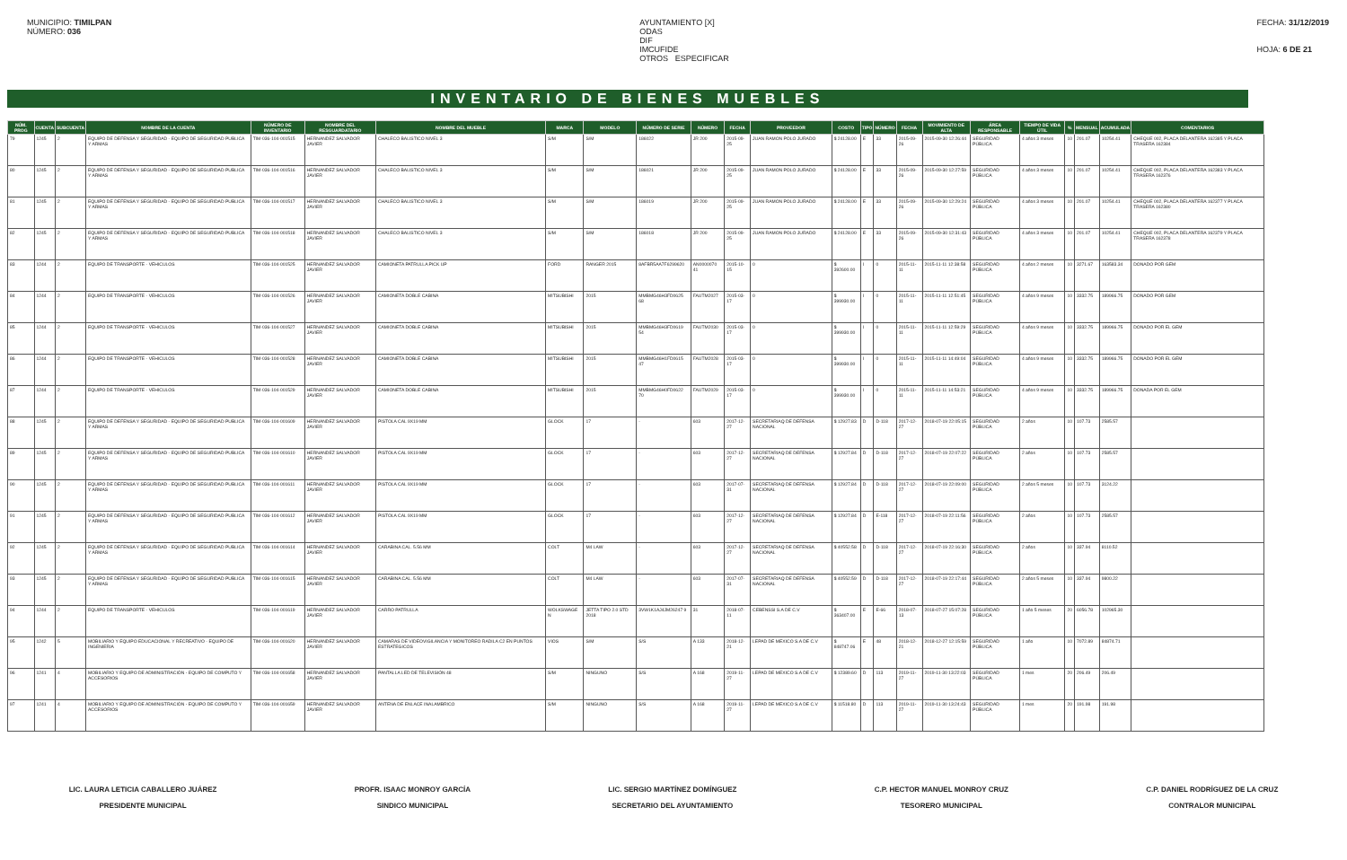MUNICIPIO: TIMILPAN
NÚMERO: 036
AYUNTAMIENTO [X]
ODAS
DIF
IMCUFIDE
OTROS ESPECIFICAR
FECHA: 31/12/2019
HOJA: 6 DE 21
INVENTARIO DE BIENES MUEBLES
| NÚM. PROG | CUENTA | SUBCUENTA | NOMBRE DE LA CUENTA | NÚMERO DE INVENTARIO | NOMBRE DEL RESGUARDATARIO | NOMBRE DEL MUEBLE | MARCA | MODELO | NÚMERO DE SERIE | NÚMERO | FECHA | PROVEEDOR | COSTO | TIPO | NÚMERO | FECHA | MOVIMIENTO DE ALTA | ÁREA RESPONSABLE | TIEMPO DE VIDA ÚTIL | % | MENSUAL | ACUMULADA | COMENTARIOS |
| --- | --- | --- | --- | --- | --- | --- | --- | --- | --- | --- | --- | --- | --- | --- | --- | --- | --- | --- | --- | --- | --- | --- | --- |
| 79 | 1245 | 2 | EQUIPO DE DEFENSA Y SEGURIDAD - EQUIPO DE SEGURIDAD PUBLICA Y ARMAS | TIM-036-104-001515 | HERNANDEZ SALVADOR JAVIER | CHALECO BALISTICO NIVEL 3 | S/M | S/M | 186022 | JR 200 | 2015-09-25 | JUAN RAMON POLO JURADO | $ 24128.00 | E | 33 | 2015-09-26 | 2015-09-30 12:26:44 | SEGURIDAD PÚBLICA | 4 años 3 meses | 10 | 201.07 | 10254.41 | CHEQUE 002, PLACA DELANTERA 162385 Y PLACA TRASERA 162384 |
| 80 | 1245 | 2 | EQUIPO DE DEFENSA Y SEGURIDAD - EQUIPO DE SEGURIDAD PUBLICA Y ARMAS | TIM-036-104-001516 | HERNANDEZ SALVADOR JAVIER | CHALECO BALISTICO NIVEL 3 | S/M | S/M | 186021 | JR 200 | 2015-09-25 | JUAN RAMON POLO JURADO | $ 24128.00 | E | 33 | 2015-09-26 | 2015-09-30 12:27:59 | SEGURIDAD PÚBLICA | 4 años 3 meses | 10 | 201.07 | 10254.41 | CHEQUE 002, PLACA DELANTERA 162383 Y PLACA TRASERA 162376 |
| 81 | 1245 | 2 | EQUIPO DE DEFENSA Y SEGURIDAD - EQUIPO DE SEGURIDAD PUBLICA Y ARMAS | TIM-036-104-001517 | HERNANDEZ SALVADOR JAVIER | CHALECO BALISTICO NIVEL 3 | S/M | S/M | 186019 | JR 200 | 2015-09-25 | JUAN RAMON POLO JURADO | $ 24128.00 | E | 33 | 2015-09-26 | 2015-09-30 12:29:24 | SEGURIDAD PÚBLICA | 4 años 3 meses | 10 | 201.07 | 10254.41 | CHEQUE 002, PLACA DELANTERA 162377 Y PLACA TRASERA 162380 |
| 82 | 1245 | 2 | EQUIPO DE DEFENSA Y SEGURIDAD - EQUIPO DE SEGURIDAD PUBLICA Y ARMAS | TIM-036-104-001518 | HERNANDEZ SALVADOR JAVIER | CHALECO BALISTICO NIVEL 3 | S/M | S/M | 186018 | JR 200 | 2015-09-25 | JUAN RAMON POLO JURADO | $ 24128.00 | E | 33 | 2015-09-26 | 2015-09-30 12:31:43 | SEGURIDAD PÚBLICA | 4 años 3 meses | 10 | 201.07 | 10254.41 | CHEQUE 002, PLACA DELANTERA 162379 Y PLACA TRASERA 162378 |
| 83 | 1244 | 2 | EQUIPO DE TRANSPORTE - VEHICULOS | TIM-036-104-001525 | HERNANDEZ SALVADOR JAVIER | CAMIONETA PATRULLA PICK UP | FORD | RANGER 2015 | 8AFBR5AA7F6299620 | AN0000070 41 | 2015-10-15 | 0 | $ 392600.00 | I | 0 | 2015-11-11 | 2015-11-11 12:38:58 | SEGURIDAD PÚBLICA | 4 años 2 meses | 10 | 3271.67 | 163583.34 | DONADO POR GEM |
| 84 | 1244 | 2 | EQUIPO DE TRANSPORTE - VEHICULOS | TIM-036-104-001526 | HERNANDEZ SALVADOR JAVIER | CAMIONETA DOBLE CABINA | MITSUBISHI | 2015 | MMBMG46H3FD0625 68 | FAUTM2027 | 2015-03-17 | 0 | $ 399930.00 | I | 0 | 2015-11-11 | 2015-11-11 12:51:45 | SEGURIDAD PÚBLICA | 4 años 9 meses | 10 | 3332.75 | 189966.75 | DONADO POR GEM |
| 85 | 1244 | 2 | EQUIPO DE TRANSPORTE - VEHICULOS | TIM-036-104-001527 | HERNANDEZ SALVADOR JAVIER | CAMIONETA DOBLE CABINA | MITSUBISHI | 2015 | MMBMG46H3FD0619 54 | FAUTM2030 | 2015-03-17 | 0 | $ 399930.00 | I | 0 | 2015-11-11 | 2015-11-11 12:59:29 | SEGURIDAD PÚBLICA | 4 años 9 meses | 10 | 3332.75 | 189966.75 | DONADO POR EL GEM |
| 86 | 1244 | 2 | EQUIPO DE TRANSPORTE - VEHICULOS | TIM-036-104-001528 | HERNANDEZ SALVADOR JAVIER | CAMIONETA DOBLE CABINA | MITSUBISHI | 2015 | MMBMG46H1FD0615 47 | FAUTM2028 | 2015-03-17 | 0 | $ 399930.00 | I | 0 | 2015-11-11 | 2015-11-11 14:49:04 | SEGURIDAD PÚBLICA | 4 años 9 meses | 10 | 3332.75 | 189966.75 | DONADO POR EL GEM |
| 87 | 1244 | 2 | EQUIPO DE TRANSPORTE - VEHICULOS | TIM-036-104-001529 | HERNANDEZ SALVADOR JAVIER | CAMIONETA DOBLE CABINA | MITSUBISHI | 2015 | MMBMG46H0FD0622 70 | FAUTM2029 | 2015-03-17 | 0 | $ 399930.00 | I | 0 | 2015-11-11 | 2015-11-11 14:53:21 | SEGURIDAD PÚBLICA | 4 años 9 meses | 10 | 3332.75 | 189966.75 | DONADA POR EL GEM |
| 88 | 1245 | 2 | EQUIPO DE DEFENSA Y SEGURIDAD - EQUIPO DE SEGURIDAD PUBLICA Y ARMAS | TIM-036-104-001609 | HERNANDEZ SALVADOR JAVIER | PISTOLA CAL 9X19 MM | GLOCK | 17 | - | 603 | 2017-12-27 | SECRETARIAQ DE DEFENSA NACIONAL | $ 12927.83 | D | D-118 | 2017-12-27 | 2018-07-19 22:05:15 | SEGURIDAD PÚBLICA | 2 años | 10 | 107.73 | 2585.57 | |
| 89 | 1245 | 2 | EQUIPO DE DEFENSA Y SEGURIDAD - EQUIPO DE SEGURIDAD PUBLICA Y ARMAS | TIM-036-104-001610 | HERNANDEZ SALVADOR JAVIER | PISTOLA CAL 9X19 MM | GLOCK | 17 | - | 603 | 2017-12-27 | SECRETARIAQ DE DEFENSA NACIONAL | $ 12927.84 | D | D-118 | 2017-12-27 | 2018-07-19 22:07:22 | SEGURIDAD PÚBLICA | 2 años | 10 | 107.73 | 2585.57 | |
| 90 | 1245 | 2 | EQUIPO DE DEFENSA Y SEGURIDAD - EQUIPO DE SEGURIDAD PUBLICA Y ARMAS | TIM-036-104-001611 | HERNANDEZ SALVADOR JAVIER | PISTOLA CAL 9X19 MM | GLOCK | 17 | - | 603 | 2017-07-31 | SECRETARIAQ DE DEFENSA NACIONAL | $ 12927.84 | D | D-118 | 2017-12-27 | 2018-07-19 22:09:00 | SEGURIDAD PÚBLICA | 2 años 5 meses | 10 | 107.73 | 3124.22 | |
| 91 | 1245 | 2 | EQUIPO DE DEFENSA Y SEGURIDAD - EQUIPO DE SEGURIDAD PUBLICA Y ARMAS | TIM-036-104-001612 | HERNANDEZ SALVADOR JAVIER | PISTOLA CAL 9X19 MM | GLOCK | 17 | - | 603 | 2017-12-27 | SECRETARIAQ DE DEFENSA NACIONAL | $ 12927.84 | D | E-118 | 2017-12-27 | 2018-07-19 22:11:56 | SEGURIDAD PÚBLICA | 2 años | 10 | 107.73 | 2585.57 | |
| 92 | 1245 | 2 | EQUIPO DE DEFENSA Y SEGURIDAD - EQUIPO DE SEGURIDAD PUBLICA Y ARMAS | TIM-036-104-001614 | HERNANDEZ SALVADOR JAVIER | CARABINA CAL. 5.56 MM | COLT | M4 LAW | - | 603 | 2017-12-27 | SECRETARIAQ DE DEFENSA NACIONAL | $ 40552.58 | D | D-118 | 2017-12-27 | 2018-07-19 22:16:30 | SEGURIDAD PÚBLICA | 2 años | 10 | 337.94 | 8110.52 | |
| 93 | 1245 | 2 | EQUIPO DE DEFENSA Y SEGURIDAD - EQUIPO DE SEGURIDAD PUBLICA Y ARMAS | TIM-036-104-001615 | HERNANDEZ SALVADOR JAVIER | CARABINA CAL. 5.56 MM | COLT | M4 LAW | - | 603 | 2017-07-31 | SECRETARIAQ DE DEFENSA NACIONAL | $ 40552.59 | D | D-118 | 2017-12-27 | 2018-07-19 22:17:44 | SEGURIDAD PÚBLICA | 2 años 5 meses | 10 | 337.94 | 9800.22 | |
| 94 | 1244 | 2 | EQUIPO DE TRANSPORTE - VEHICULOS | TIM-036-104-001619 | HERNANDEZ SALVADOR JAVIER | CARRO PATRULLA | WOLKSWAGE N | JETTA TIPO 2.0 STD 2018 | 3VW1K1AJ4JM26247 9 | 31 | 2018-07-11 | CEBENSSI S.A DE C.V | $ 363407.00 | E | E-66 | 2018-07-13 | 2018-07-27 15:07:28 | SEGURIDAD PÚBLICA | 1 año 5 meses | 20 | 6056.78 | 102965.30 | |
| 95 | 1242 | 5 | MOBILIARIO Y EQUIPO EDUCACIONAL Y RECREATIVO - EQUIPO DE INGENIERIA | TIM-036-104-001620 | HERNANDEZ SALVADOR JAVIER | CAMARAS DE VIDEOVIGILANCIA Y MONITOREO RADILA C2 EN PUNTOS ESTRATEGICOS | VIOS | S/M | S/S | A 133 | 2018-12-21 | LEPAD DE MEXICO S.A DE C.V | $ 848747.06 | E | 48 | 2018-12-21 | 2018-12-27 12:15:59 | SEGURIDAD PÚBLICA | 1 año | 10 | 7072.89 | 84874.71 | |
| 96 | 1241 | 4 | MOBILIARIO Y EQUIPO DE ADMINISTRACIÓN - EQUIPO DE COMPUTO Y ACCESORIOS | TIM-036-104-001658 | HERNANDEZ SALVADOR JAVIER | PANTALLA LED DE TELEVISIÓN 48 | S/M | NINGUNO | S/S | A 168 | 2019-11-27 | LEPAD DE MEXICO S.A DE C.V | $ 12389.60 | D | 113 | 2019-11-27 | 2019-11-30 13:22:03 | SEGURIDAD PÚBLICA | 1 mes | 20 | 206.49 | 206.49 | |
| 97 | 1241 | 4 | MOBILIARIO Y EQUIPO DE ADMINISTRACIÓN - EQUIPO DE COMPUTO Y ACCESORIOS | TIM-036-104-001659 | HERNANDEZ SALVADOR JAVIER | ANTENA DE ENLACE INALAMBRICO | S/M | NINGUNO | S/S | A 168 | 2019-11-27 | LEPAD DE MEXICO S.A DE C.V | $ 11518.80 | D | 113 | 2019-11-27 | 2019-11-30 13:24:43 | SEGURIDAD PÚBLICA | 1 mes | 20 | 191.98 | 191.98 | |
LIC. LAURA LETICIA CABALLERO JUÁREZ
PRESIDENTE MUNICIPAL
PROFR. ISAAC MONROY GARCÍA
SINDICO MUNICIPAL
LIC. SERGIO MARTÍNEZ DOMÍNGUEZ
SECRETARIO DEL AYUNTAMIENTO
C.P. HECTOR MANUEL MONROY CRUZ
TESORERO MUNICIPAL
C.P. DANIEL RODRÍGUEZ DE LA CRUZ
CONTRALOR MUNICIPAL